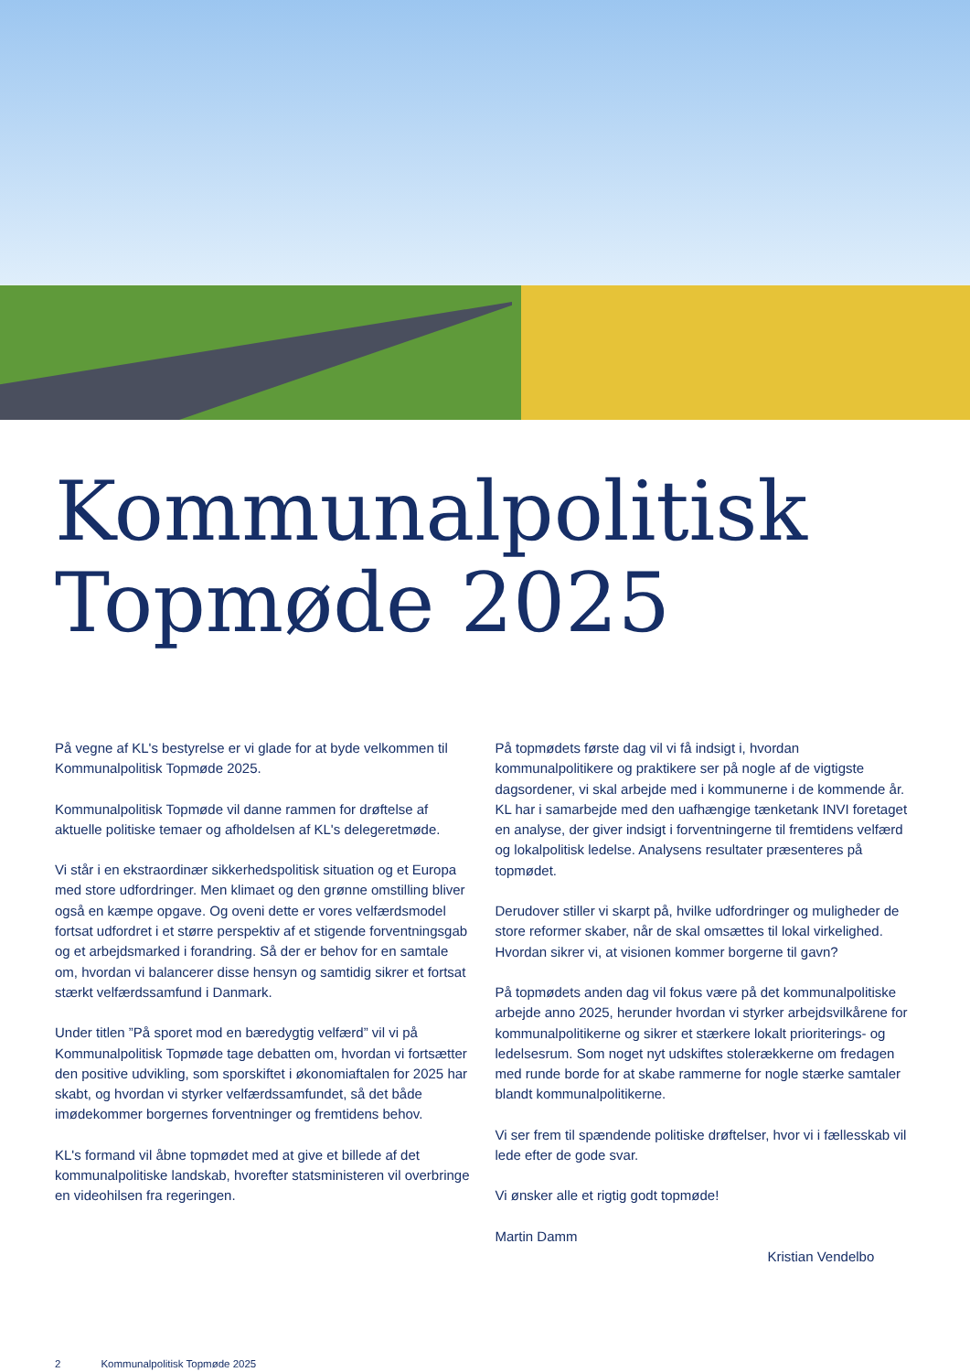Kommunalpolitisk
Topmøde 2025
På vegne af KL's bestyrelse er vi glade for at byde velkommen til Kommunalpolitisk Topmøde 2025.
Kommunalpolitisk Topmøde vil danne rammen for drøftelse af aktuelle politiske temaer og afholdelsen af KL's delegeretmøde.
Vi står i en ekstraordinær sikkerhedspolitisk situation og et Europa med store udfordringer. Men klimaet og den grønne omstilling bliver også en kæmpe opgave. Og oveni dette er vores velfærdsmodel fortsat udfordret i et større perspektiv af et stigende forventningsgab og et arbejdsmarked i forandring. Så der er behov for en samtale om, hvordan vi balancerer disse hensyn og samtidig sikrer et fortsat stærkt velfærdssamfund i Danmark.
Under titlen ”På sporet mod en bæredygtig velfærd” vil vi på Kommunalpolitisk Topmøde tage debatten om, hvordan vi fortsætter den positive udvikling, som sporskiftet i økonomiaftalen for 2025 har skabt, og hvordan vi styrker velfærdssamfundet, så det både imødekommer borgernes forventninger og fremtidens behov.
KL's formand vil åbne topmødet med at give et billede af det kommunalpolitiske landskab, hvorefter statsministeren vil overbringe en videohilsen fra regeringen.
På topmødets første dag vil vi få indsigt i, hvordan kommunalpolitikere og praktikere ser på nogle af de vigtigste dagsordener, vi skal arbejde med i kommunerne i de kommende år. KL har i samarbejde med den uafhængige tænketank INVI foretaget en analyse, der giver indsigt i forventningerne til fremtidens velfærd og lokalpolitisk ledelse. Analysens resultater præsenteres på topmødet.
Derudover stiller vi skarpt på, hvilke udfordringer og muligheder de store reformer skaber, når de skal omsættes til lokal virkelighed. Hvordan sikrer vi, at visionen kommer borgerne til gavn?
På topmødets anden dag vil fokus være på det kommunalpolitiske arbejde anno 2025, herunder hvordan vi styrker arbejdsvilkårene for kommunalpolitikerne og sikrer et stærkere lokalt prioriterings- og ledelsesrum. Som noget nyt udskiftes stolerækkerne om fredagen med runde borde for at skabe rammerne for nogle stærke samtaler blandt kommunalpolitikerne.
Vi ser frem til spændende politiske drøftelser, hvor vi i fællesskab vil lede efter de gode svar.
Vi ønsker alle et rigtig godt topmøde!
Martin Damm
Kristian Vendelbo
2 Kommunalpolitisk Topmøde 2025